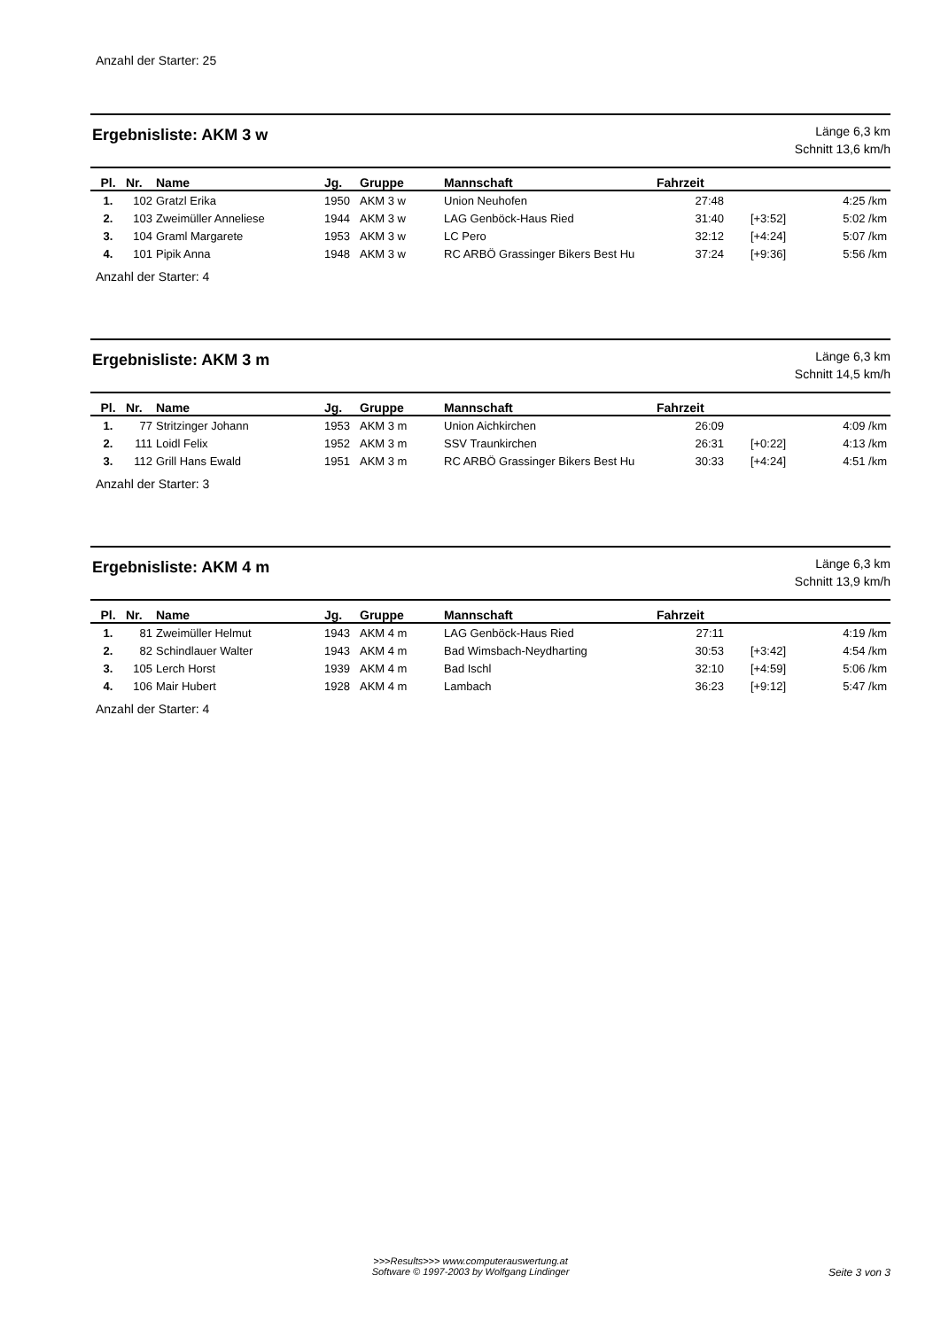Anzahl der Starter: 25
Ergebnisliste: AKM 3 w
Länge 6,3 km
Schnitt 13,6 km/h
| Pl. | Nr. | Name | Jg. | Gruppe | Mannschaft | Fahrzeit | | |
| --- | --- | --- | --- | --- | --- | --- | --- | --- |
| 1. | 102 | Gratzl Erika | 1950 | AKM 3 w | Union Neuhofen | 27:48 | | 4:25 /km |
| 2. | 103 | Zweimüller Anneliese | 1944 | AKM 3 w | LAG Genböck-Haus Ried | 31:40 | [+3:52] | 5:02 /km |
| 3. | 104 | Graml Margarete | 1953 | AKM 3 w | LC Pero | 32:12 | [+4:24] | 5:07 /km |
| 4. | 101 | Pipik Anna | 1948 | AKM 3 w | RC ARBÖ Grassinger Bikers Best Hu | 37:24 | [+9:36] | 5:56 /km |
Anzahl der Starter: 4
Ergebnisliste: AKM 3 m
Länge 6,3 km
Schnitt 14,5 km/h
| Pl. | Nr. | Name | Jg. | Gruppe | Mannschaft | Fahrzeit | | |
| --- | --- | --- | --- | --- | --- | --- | --- | --- |
| 1. | 77 | Stritzinger Johann | 1953 | AKM 3 m | Union Aichkirchen | 26:09 | | 4:09 /km |
| 2. | 111 | Loidl Felix | 1952 | AKM 3 m | SSV Traunkirchen | 26:31 | [+0:22] | 4:13 /km |
| 3. | 112 | Grill Hans Ewald | 1951 | AKM 3 m | RC ARBÖ Grassinger Bikers Best Hu | 30:33 | [+4:24] | 4:51 /km |
Anzahl der Starter: 3
Ergebnisliste: AKM 4 m
Länge 6,3 km
Schnitt 13,9 km/h
| Pl. | Nr. | Name | Jg. | Gruppe | Mannschaft | Fahrzeit | | |
| --- | --- | --- | --- | --- | --- | --- | --- | --- |
| 1. | 81 | Zweimüller Helmut | 1943 | AKM 4 m | LAG Genböck-Haus Ried | 27:11 | | 4:19 /km |
| 2. | 82 | Schindlauer Walter | 1943 | AKM 4 m | Bad Wimsbach-Neydharting | 30:53 | [+3:42] | 4:54 /km |
| 3. | 105 | Lerch Horst | 1939 | AKM 4 m | Bad Ischl | 32:10 | [+4:59] | 5:06 /km |
| 4. | 106 | Mair Hubert | 1928 | AKM 4 m | Lambach | 36:23 | [+9:12] | 5:47 /km |
Anzahl der Starter: 4
>>>Results>>> www.computerauswertung.at
Software © 1997-2003 by Wolfgang Lindinger
Seite 3 von 3